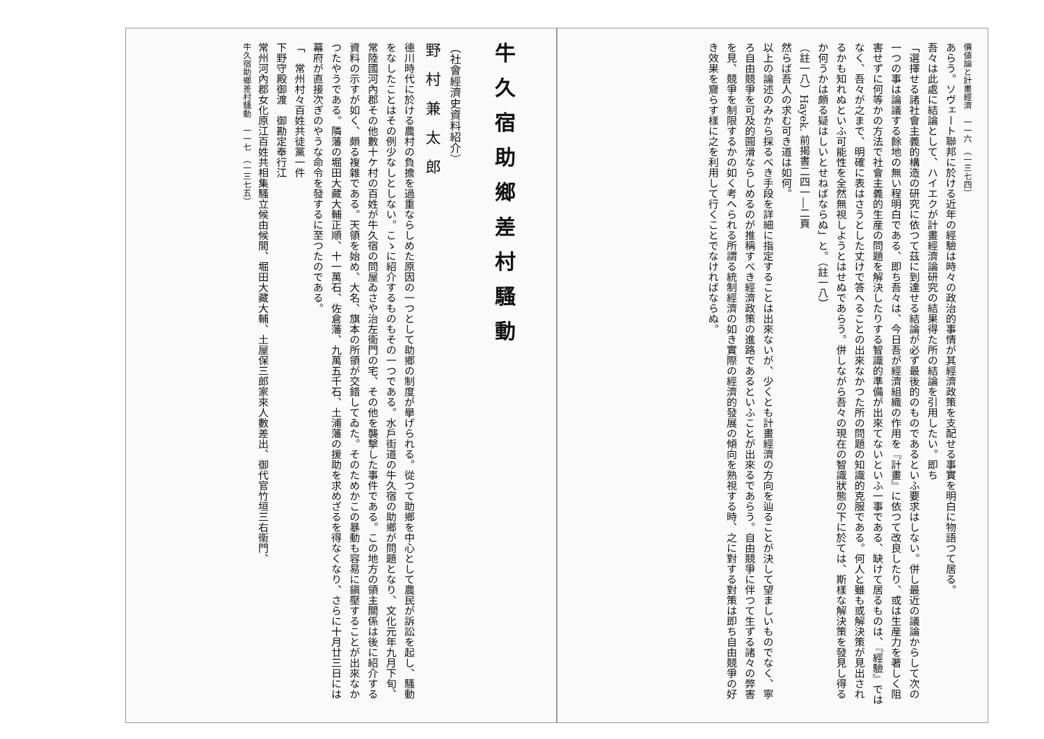價値論と計畫經濟　一一六　（一三七四）
あらう。ソヴェート聯邦に於ける近年の經驗は時々の政治的事情が其經濟政策を支配せる事實を明白に物語つて居る。
吾々は此處に結論として、ハイエクが計畫經濟論研究の結果得た所の結論を引用したい。即ち
「選擇せる諸社會主義的構造の研究に依つて茲に到達せる結論が必ず最後的のものであるといふ要求はしない。併し最近の議論からして次の一つの事は論議する餘地の無い程明白である、即ち吾々は、今日吾が經濟組織の作用を『計畫』に依つて改良したり、或は生産力を著しく阻害せずに何等かの方法で社會主義的生産の問題を解決したりする智識的準備が出來てないといふ一事である、缺けて居るものは、『經驗』ではなく、吾々が之まで、明確に表はさうとした丈けで答へることの出來なかつた所の問題の知識的克服である。何人と雖も或解決策が見出されるかも知れぬといふ可能性を全然無視しようとはせぬであらう。併しながら吾々の現在の智識狀態の下に於ては、斯樣な解決策を發見し得るか何うかは頗る疑はしいとせねばならぬ」と。（註一八）
（註一八）Hayek. 前揭書二四一―二頁
然らば吾人の求む可き道は如何。
以上の論述のみから採るべき手段を詳細に指定することは出來ないが、少くとも計畫經濟の方向を辿ることが決して望ましいものでなく、寧ろ自由競爭を可及的圓滑ならしめるのが推稱すべき經濟政策の進路であるといふことが出來るであらう。自由競爭に伴つて生ずる諸々の弊害を見、競爭を制限するかの如く考へられる所謂る統制經濟の如き實際の經濟的發展の傾向を熟視する時、之に對する對策は即ち自由競爭の好き效果を齎らす樣に之を利用して行くことでなければならぬ。
牛久宿助鄉差村騷動
（社會經濟史資料紹介）
野村兼太郎
德川時代に於ける農村の負擔を過重ならしめた原因の一つとして助鄉の制度が擧げられる。從つて助鄉を中心として農民が訴訟を起し、騷動をなしたことはその例少なしとしない。こゝに紹介するものもその一つである。水戶街道の牛久宿の助鄉が問題となり、文化元年九月下旬、常陸國河內郡その他數十ケ村の百姓が牛久宿の問屋ゐさや治左衞門の宅、その他を襲擊した事件である。この地方の領主關係は後に紹介する資料の示すが如く、頗る複雜である。天領を始め、大名、旗本の所領が交錯してゐた。そのためかこの暴動も容易に鎭壓することが出來なかつたやうである。隣藩の堀田大藏大輔正順、十一萬石、佐倉藩、九萬五千石、土浦藩の援助を求めざるを得なくなり、さらに十月廿三日には幕府が直接次ぎのやうな命令を發するに至つたのである。
「　常州村々百姓共徒黨一件
下野守殿御渡　御勘定奉行江
常州河內郡女化原江百姓共相集騷立候由候間、堀田大藏大輔、土屋保三郎家來人數差出、御代官竹垣三右衞門、
牛久宿助鄉差村騷動　一一七　（一三七五）